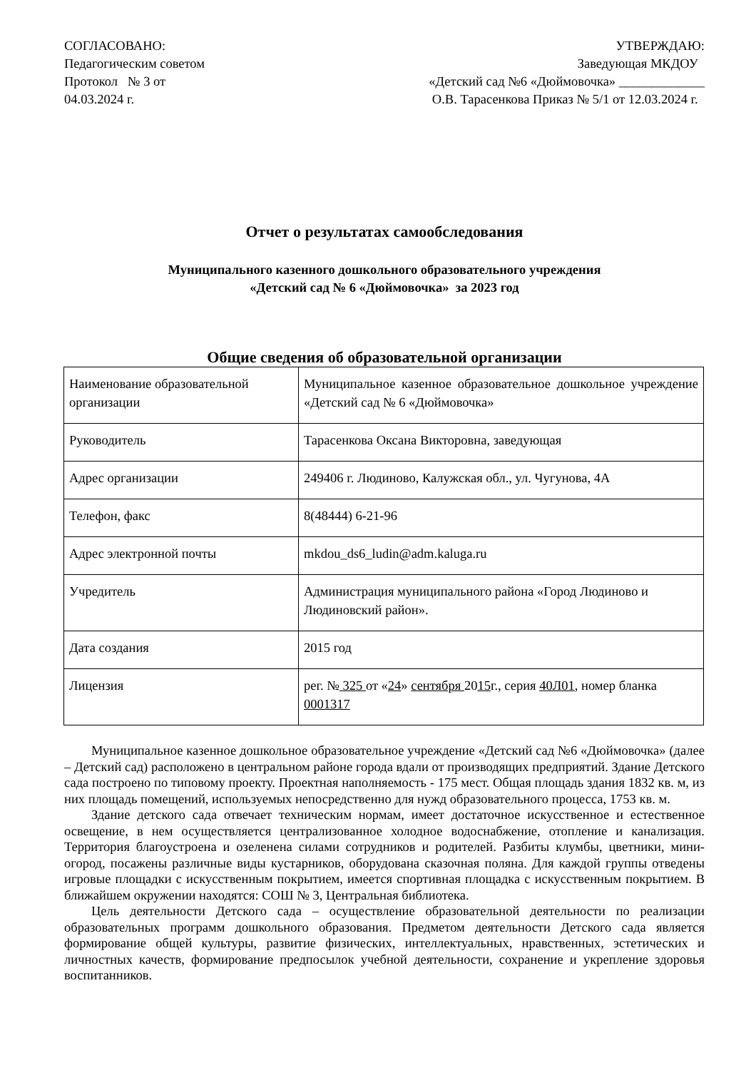СОГЛАСОВАНО:
Педагогическим советом
Протокол № 3 от
04.03.2024 г.
УТВЕРЖДАЮ:
Заведующая МКДОУ
«Детский сад №6 «Дюймовочка» _____________
О.В. Тарасенкова Приказ № 5/1 от 12.03.2024 г.
Отчет о результатах самообследования
Муниципального казенного дошкольного образовательного учреждения
«Детский сад № 6 «Дюймовочка» за 2023 год
Общие сведения об образовательной организации
| Наименование образовательной организации | Муниципальное казенное образовательное дошкольное учреждение «Детский сад № 6 «Дюймовочка» |
| Руководитель | Тарасенкова Оксана Викторовна, заведующая |
| Адрес организации | 249406 г. Людиново, Калужская обл., ул. Чугунова, 4А |
| Телефон, факс | 8(48444) 6-21-96 |
| Адрес электронной почты | mkdou_ds6_ludin@adm.kaluga.ru |
| Учредитель | Администрация муниципального района «Город Людиново и Людиновский район». |
| Дата создания | 2015 год |
| Лицензия | рег. № 325 от « 24 » сентября 20 15 г., серия 40Л01 , номер бланка 0001317 |
Муниципальное казенное дошкольное образовательное учреждение «Детский сад №6 «Дюймовочка» (далее – Детский сад) расположено в центральном районе города вдали от производящих предприятий. Здание Детского сада построено по типовому проекту. Проектная наполняемость - 175 мест. Общая площадь здания 1832 кв. м, из них площадь помещений, используемых непосредственно для нужд образовательного процесса, 1753 кв. м.
Здание детского сада отвечает техническим нормам, имеет достаточное искусственное и естественное освещение, в нем осуществляется централизованное холодное водоснабжение, отопление и канализация. Территория благоустроена и озеленена силами сотрудников и родителей. Разбиты клумбы, цветники, мини-огород, посажены различные виды кустарников, оборудована сказочная поляна. Для каждой группы отведены игровые площадки с искусственным покрытием, имеется спортивная площадка с искусственным покрытием. В ближайшем окружении находятся: СОШ № 3, Центральная библиотека.
Цель деятельности Детского сада – осуществление образовательной деятельности по реализации образовательных программ дошкольного образования. Предметом деятельности Детского сада является формирование общей культуры, развитие физических, интеллектуальных, нравственных, эстетических и личностных качеств, формирование предпосылок учебной деятельности, сохранение и укрепление здоровья воспитанников.